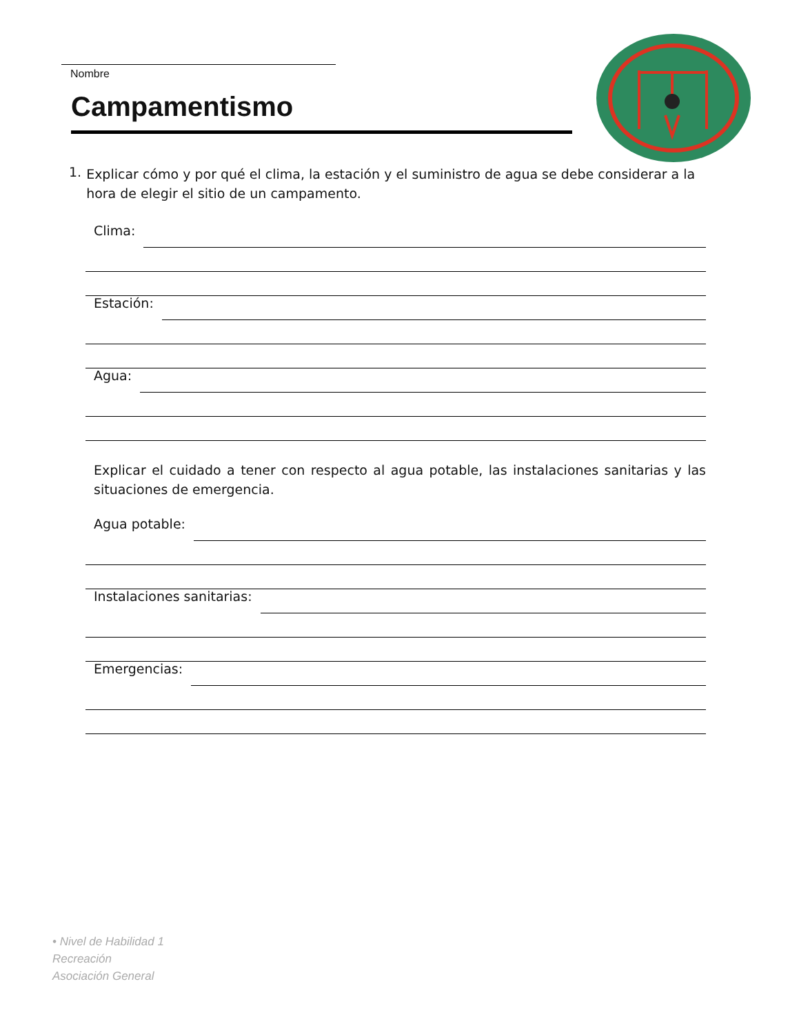Nombre
Campamentismo
1.
Explicar cómo y por qué el clima, la estación y el suministro de agua se debe considerar a la hora de elegir el sitio de un campamento.
Clima:
Estación:
Agua:
Explicar el cuidado a tener con respecto al agua potable, las instalaciones sanitarias y las situaciones de emergencia.
Agua potable:
Instalaciones sanitarias:
Emergencias:
• Nivel de Habilidad 1
Recreación
Asociación General